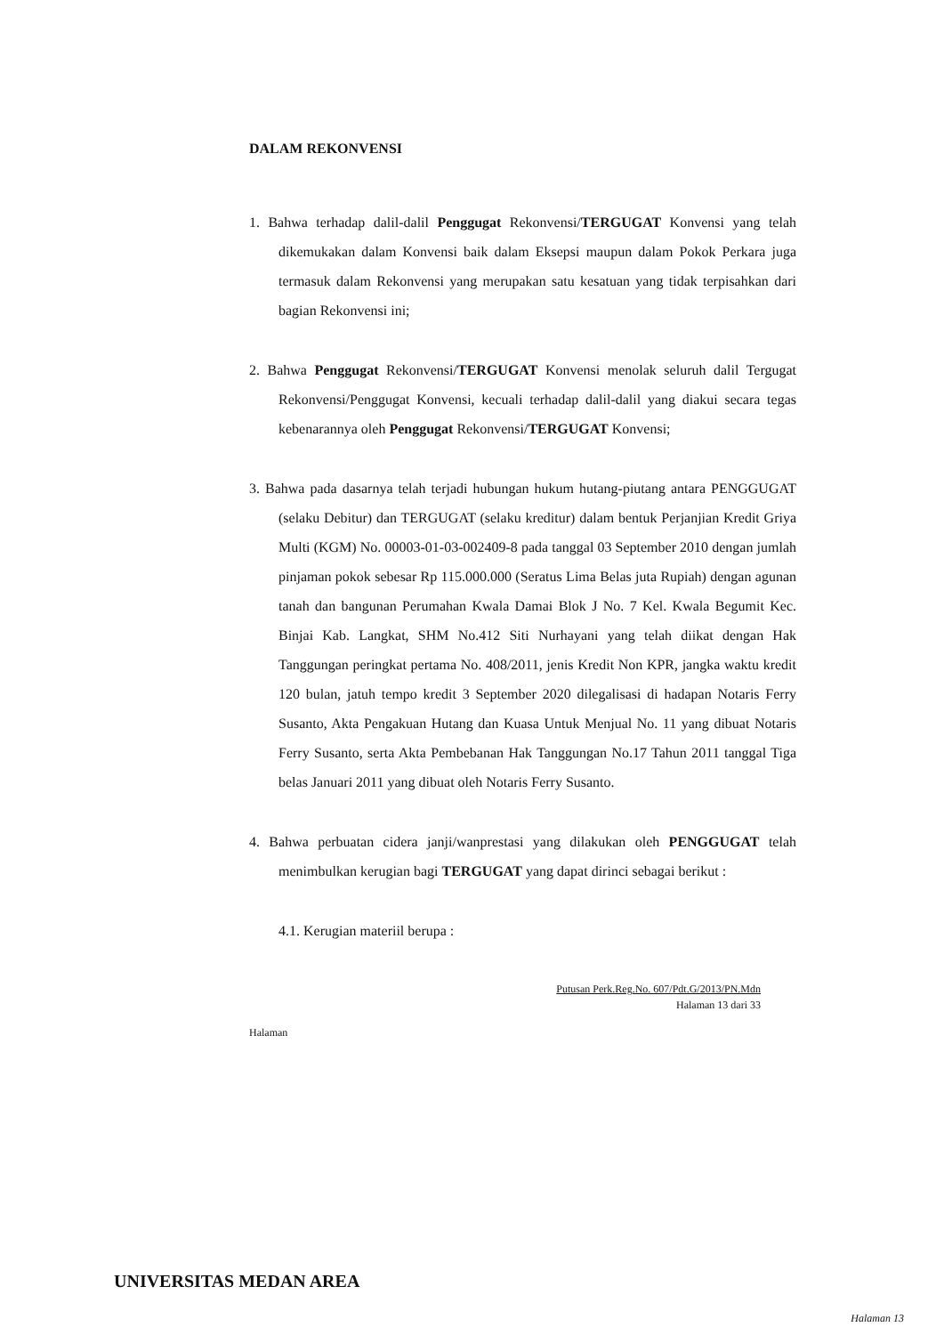DALAM REKONVENSI
1. Bahwa terhadap dalil-dalil Penggugat Rekonvensi/TERGUGAT Konvensi yang telah dikemukakan dalam Konvensi baik dalam Eksepsi maupun dalam Pokok Perkara juga termasuk dalam Rekonvensi yang merupakan satu kesatuan yang tidak terpisahkan dari bagian Rekonvensi ini;
2. Bahwa Penggugat Rekonvensi/TERGUGAT Konvensi menolak seluruh dalil Tergugat Rekonvensi/Penggugat Konvensi, kecuali terhadap dalil-dalil yang diakui secara tegas kebenarannya oleh Penggugat Rekonvensi/TERGUGAT Konvensi;
3. Bahwa pada dasarnya telah terjadi hubungan hukum hutang-piutang antara PENGGUGAT (selaku Debitur) dan TERGUGAT (selaku kreditur) dalam bentuk Perjanjian Kredit Griya Multi (KGM) No. 00003-01-03-002409-8 pada tanggal 03 September 2010 dengan jumlah pinjaman pokok sebesar Rp 115.000.000 (Seratus Lima Belas juta Rupiah) dengan agunan tanah dan bangunan Perumahan Kwala Damai Blok J No. 7 Kel. Kwala Begumit Kec. Binjai Kab. Langkat, SHM No.412 Siti Nurhayani yang telah diikat dengan Hak Tanggungan peringkat pertama No. 408/2011, jenis Kredit Non KPR, jangka waktu kredit 120 bulan, jatuh tempo kredit 3 September 2020 dilegalisasi di hadapan Notaris Ferry Susanto, Akta Pengakuan Hutang dan Kuasa Untuk Menjual No. 11 yang dibuat Notaris Ferry Susanto, serta Akta Pembebanan Hak Tanggungan No.17 Tahun 2011 tanggal Tiga belas Januari 2011 yang dibuat oleh Notaris Ferry Susanto.
4. Bahwa perbuatan cidera janji/wanprestasi yang dilakukan oleh PENGGUGAT telah menimbulkan kerugian bagi TERGUGAT yang dapat dirinci sebagai berikut :
4.1. Kerugian materiil berupa :
Putusan Perk.Reg.No. 607/Pdt.G/2013/PN.Mdn
Halaman 13 dari 33
Halaman
UNIVERSITAS MEDAN AREA
Halaman 13